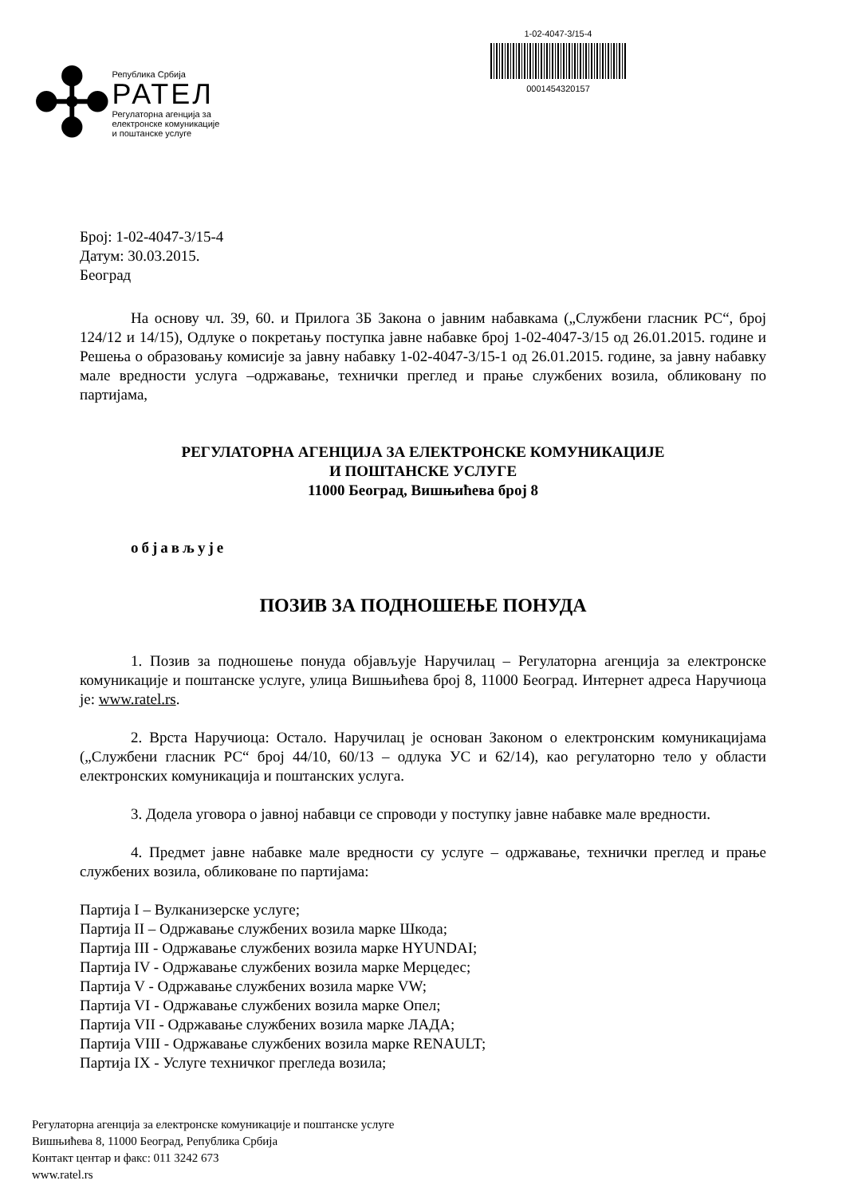✣
Република Србија
РАТЕЛ
Регулаторна агенција за
електронске комуникације
и поштанске услуге
1-02-4047-3/15-4
0001454320157
Број: 1-02-4047-3/15-4
Датум: 30.03.2015.
Београд
На основу чл. 39, 60. и Прилога 3Б Закона о јавним набавкама („Службени гласник РС“, број 124/12 и 14/15), Одлуке о покретању поступка јавне набавке број 1-02-4047-3/15 од 26.01.2015. године и Решења о образовању комисије за јавну набавку 1-02-4047-3/15-1 од 26.01.2015. године, за јавну набавку мале вредности услуга –одржавање, технички преглед и прање службених возила, обликовану по партијама,
РЕГУЛАТОРНА АГЕНЦИЈА ЗА ЕЛЕКТРОНСКЕ КОМУНИКАЦИЈЕ
И ПОШТАНСКЕ УСЛУГЕ
11000 Београд, Вишњићева број 8
објављује
ПОЗИВ ЗА ПОДНОШЕЊЕ ПОНУДА
1. Позив за подношење понуда објављује Наручилац – Регулаторна агенција за електронске комуникације и поштанске услуге, улица Вишњићева број 8, 11000 Београд. Интернет адреса Наручиоца је: www.ratel.rs.
2. Врста Наручиоца: Остало. Наручилац је основан Законом о електронским комуникацијама („Службени гласник РС“ број 44/10, 60/13 – одлука УС и 62/14), као регулаторно тело у области електронских комуникација и поштанских услуга.
3. Додела уговора о јавној набавци се спроводи у поступку јавне набавке мале вредности.
4. Предмет јавне набавке мале вредности су услуге – одржавање, технички преглед и прање службених возила, обликоване по партијама:
Партија I – Вулканизерске услуге;
Партија II – Одржавање службених возила марке Шкода;
Партија III - Одржавање службених возила марке HYUNDAI;
Партија IV - Одржавање службених возила марке Мерцедес;
Партија V - Одржавање службених возила марке VW;
Партија VI - Одржавање службених возила марке Опел;
Партија VII - Одржавање службених возила марке ЛАДА;
Партија VIII - Одржавање службених возила марке RENAULT;
Партија IX - Услуге техничког прегледа возила;
Регулаторна агенција за електронске комуникације и поштанске услуге
Вишњићева 8, 11000 Београд, Република Србија
Контакт центар и факс: 011 3242 673
www.ratel.rs